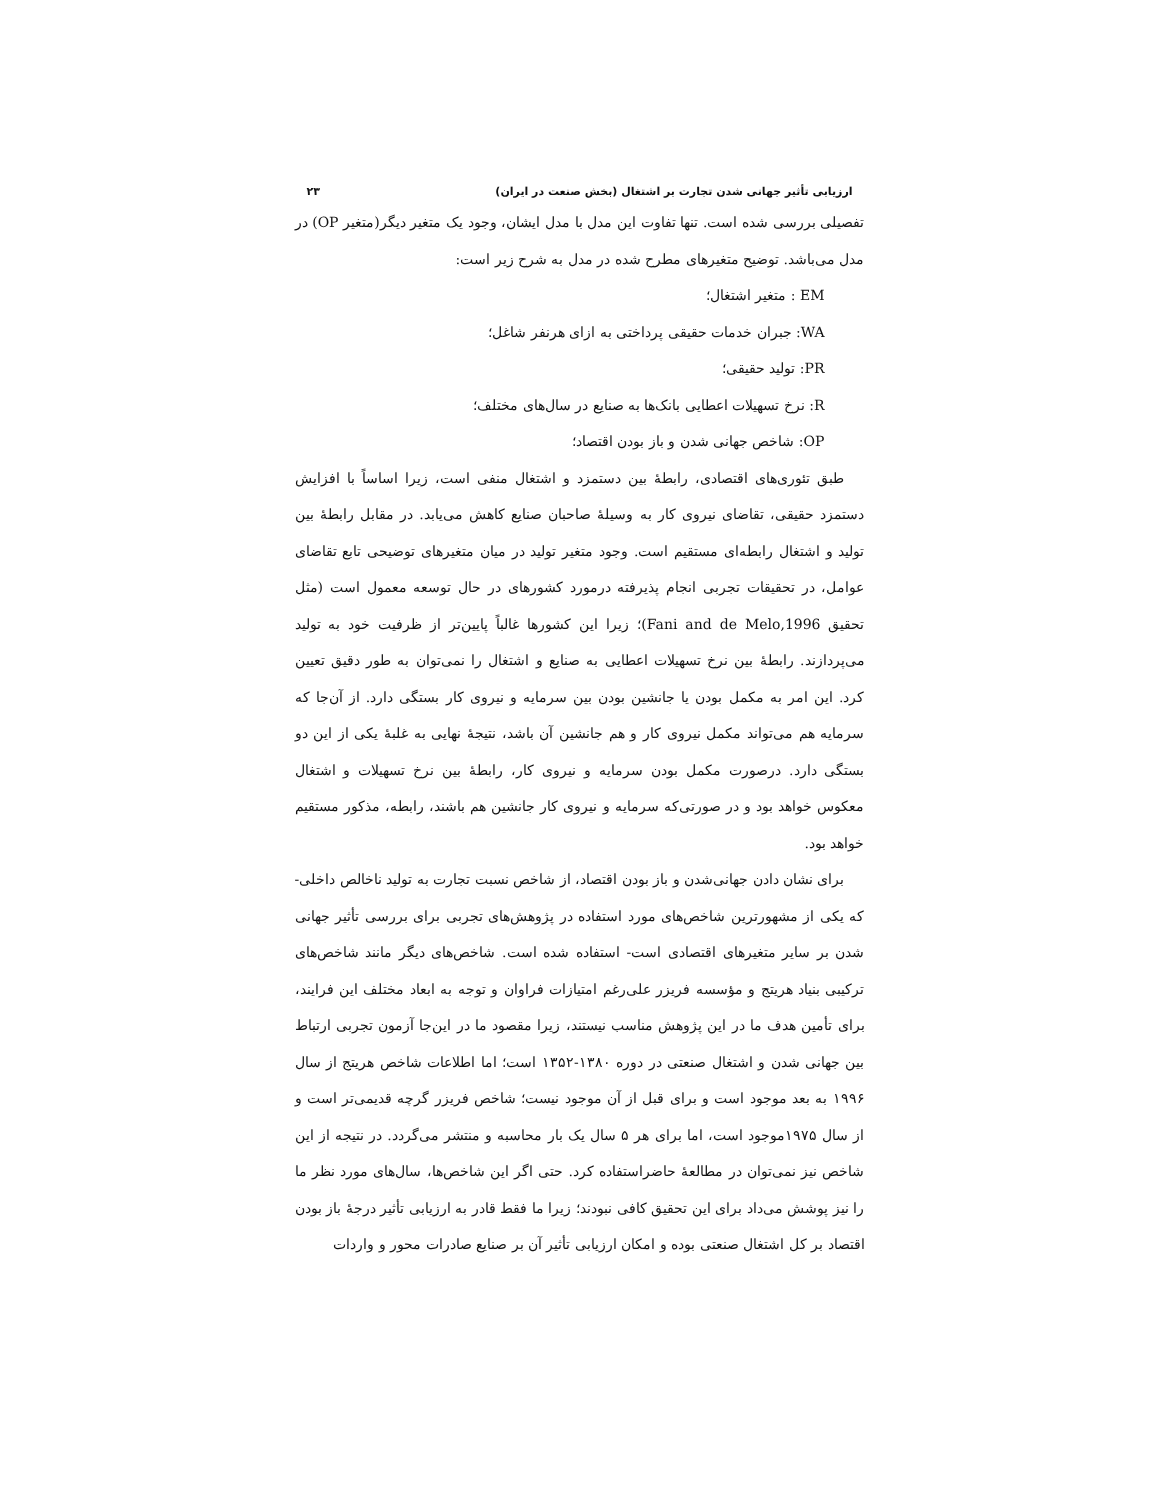ارزیابی تأثیر جهانی شدن تجارت بر اشتغال (بخش صنعت در ایران) ۲۳
تفصیلی بررسی شده است. تنها تفاوت این مدل با مدل ایشان، وجود یک متغیر دیگر(متغیر OP) در مدل می‌باشد. توضیح متغیرهای مطرح شده در مدل به شرح زیر است:
EM : متغیر اشتغال؛
WA: جبران خدمات حقیقی پرداختی به ازای هرنفر شاغل؛
PR: تولید حقیقی؛
R: نرخ تسهیلات اعطایی بانک‌ها به صنایع در سال‌های مختلف؛
OP: شاخص جهانی شدن و باز بودن اقتصاد؛
طبق تئوری‌های اقتصادی، رابطهٔ بین دستمزد و اشتغال منفی است، زیرا اساساً با افزایش دستمزد حقیقی، تقاضای نیروی کار به وسیلهٔ صاحبان صنایع کاهش می‌یابد. در مقابل رابطهٔ بین تولید و اشتغال رابطه‌ای مستقیم است. وجود متغیر تولید در میان متغیرهای توضیحی تابع تقاضای عوامل، در تحقیقات تجربی انجام پذیرفته درمورد کشورهای در حال توسعه معمول است (مثل تحقیق Fani and de Melo,1996)؛ زیرا این کشورها غالباً پایین‌تر از ظرفیت خود به تولید می‌پردازند. رابطهٔ بین نرخ تسهیلات اعطایی به صنایع و اشتغال را نمی‌توان به طور دقیق تعیین کرد. این امر به مکمل بودن یا جانشین بودن بین سرمایه و نیروی کار بستگی دارد. از آن‌جا که سرمایه هم می‌تواند مکمل نیروی کار و هم جانشین آن باشد، نتیجهٔ نهایی به غلبهٔ یکی از این دو بستگی دارد. درصورت مکمل بودن سرمایه و نیروی کار، رابطهٔ بین نرخ تسهیلات و اشتغال معکوس خواهد بود و در صورتی‌که سرمایه و نیروی کار جانشین هم باشند، رابطه، مذکور مستقیم خواهد بود.
برای نشان دادن جهانی‌شدن و باز بودن اقتصاد، از شاخص نسبت تجارت به تولید ناخالص داخلی-که یکی از مشهورترین شاخص‌های مورد استفاده در پژوهش‌های تجربی برای بررسی تأثیر جهانی شدن بر سایر متغیرهای اقتصادی است- استفاده شده است. شاخص‌های دیگر مانند شاخص‌های ترکیبی بنیاد هریتج و مؤسسه فریزر علی‌رغم امتیازات فراوان و توجه به ابعاد مختلف این فرایند، برای تأمین هدف ما در این پژوهش مناسب نیستند، زیرا مقصود ما در این‌جا آزمون تجربی ارتباط بین جهانی شدن و اشتغال صنعتی در دوره ۱۳۸۰-۱۳۵۲ است؛ اما اطلاعات شاخص هریتج از سال ۱۹۹۶ به بعد موجود است و برای قبل از آن موجود نیست؛ شاخص فریزر گرچه قدیمی‌تر است و از سال ۱۹۷۵موجود است، اما برای هر ۵ سال یک بار محاسبه و منتشر می‌گردد. در نتیجه از این شاخص نیز نمی‌توان در مطالعهٔ حاضراستفاده کرد. حتی اگر این شاخص‌ها، سال‌های مورد نظر ما را نیز پوشش می‌داد برای این تحقیق کافی نبودند؛ زیرا ما فقط قادر به ارزیابی تأثیر درجهٔ باز بودن اقتصاد بر کل اشتغال صنعتی بوده و امکان ارزیابی تأثیر آن بر صنایع صادرات محور و واردات